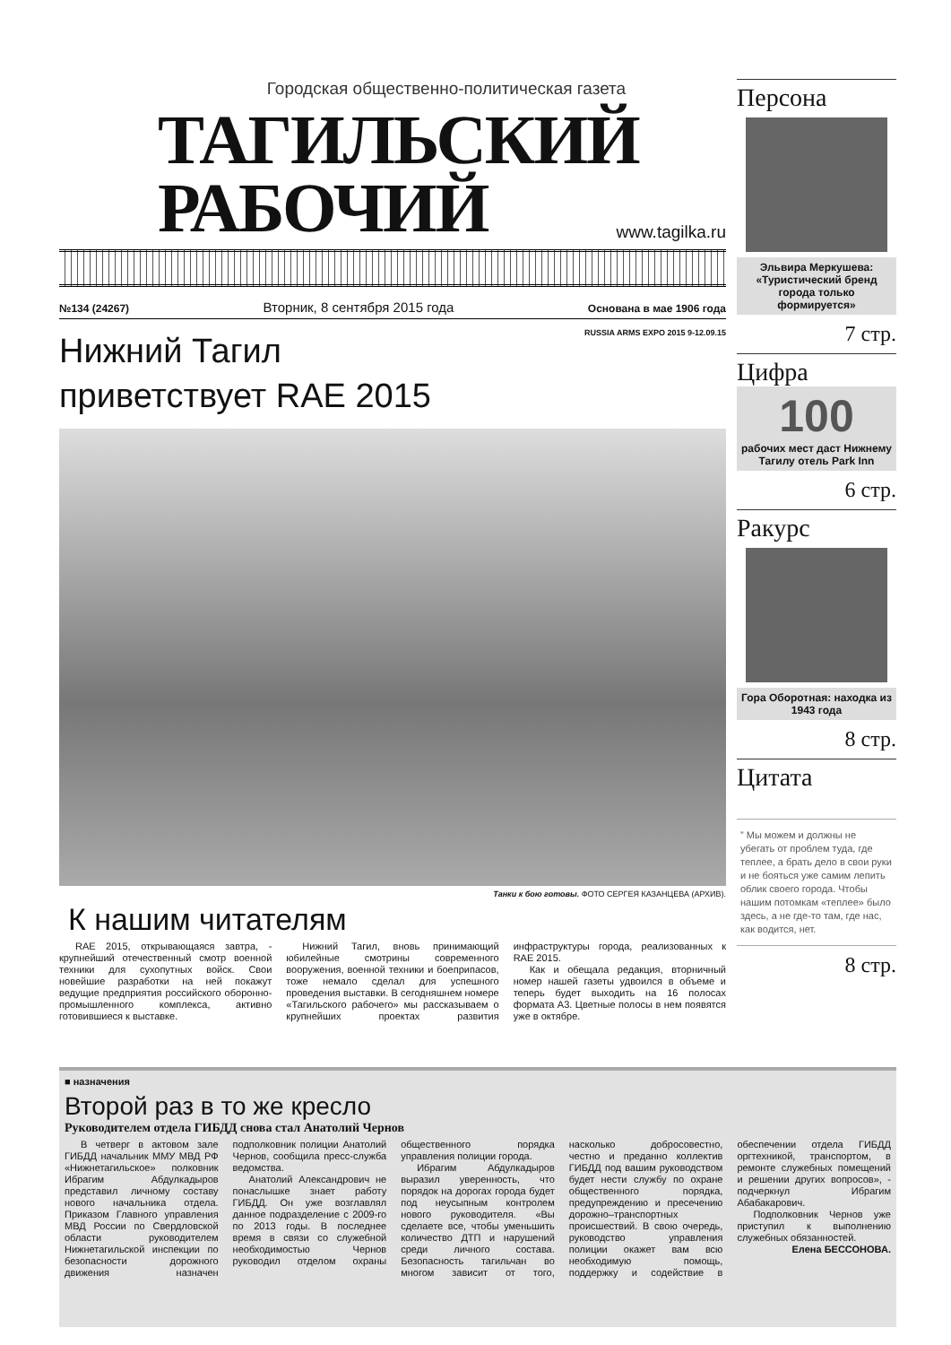Городская общественно-политическая газета
ТАГИЛЬСКИЙ
РАБОЧИЙ
www.tagilka.ru
№134 (24267) Вторник, 8 сентября 2015 года Основана в мае 1906 года
Нижний Тагил
приветствует RAE 2015
RUSSIA ARMS EXPO 2015 9-12.09.15
Танки к бою готовы. ФОТО СЕРГЕЯ КАЗАНЦЕВА (АРХИВ).
К нашим читателям
RAE 2015, открывающаяся завтра, - крупнейший отечественный смотр военной техники для сухопутных войск. Свои новейшие разработки на ней покажут ведущие предприятия российского оборонно-промышленного комплекса, активно готовившиеся к выставке.
Нижний Тагил, вновь принимающий юбилейные смотрины современного вооружения, военной техники и боеприпасов, тоже немало сделал для успешного проведения выставки. В сегодняшнем номере «Тагильского рабочего» мы рассказываем о крупнейших проектах развития инфраструктуры города, реализованных к RAE 2015.
Как и обещала редакция, вторничный номер нашей газеты удвоился в объеме и теперь будет выходить на 16 полосах формата А3. Цветные полосы в нем появятся уже в октябре.
Персона
Эльвира Меркушева: «Туристический бренд города только формируется»
7 стр.
Цифра
100
рабочих мест даст Нижнему Тагилу отель Park Inn
6 стр.
Ракурс
Гора Оборотная: находка из 1943 года
8 стр.
Цитата
” Мы можем и должны не убегать от проблем туда, где теплее, а брать дело в свои руки и не бояться уже самим лепить облик своего города. Чтобы нашим потомкам «теплее» было здесь, а не где-то там, где нас, как водится, нет.
8 стр.
■ назначения
Второй раз в то же кресло
Руководителем отдела ГИБДД снова стал Анатолий Чернов
В четверг в актовом зале ГИБДД начальник ММУ МВД РФ «Нижнетагильское» полковник Ибрагим Абдулкадыров представил личному составу нового начальника отдела. Приказом Главного управления МВД России по Свердловской области руководителем Нижнетагильской инспекции по безопасности дорожного движения назначен подполковник полиции Анатолий Чернов, сообщила пресс-служба ведомства.
Анатолий Александрович не понаслышке знает работу ГИБДД. Он уже возглавлял данное подразделение с 2009-го по 2013 годы. В последнее время в связи со служебной необходимостью Чернов руководил отделом охраны общественного порядка управления полиции города.
Ибрагим Абдулкадыров выразил уверенность, что порядок на дорогах города будет под неусыпным контролем нового руководителя. «Вы сделаете все, чтобы уменьшить количество ДТП и нарушений среди личного состава. Безопасность тагильчан во многом зависит от того, насколько добросовестно, честно и преданно коллектив ГИБДД под вашим руководством будет нести службу по охране общественного порядка, предупреждению и пресечению дорожно–транспортных происшествий. В свою очередь, руководство управления полиции окажет вам всю необходимую помощь, поддержку и содействие в обеспечении отдела ГИБДД оргтехникой, транспортом, в ремонте служебных помещений и решении других вопросов», - подчеркнул Ибрагим Абабакарович.
Подполковник Чернов уже приступил к выполнению служебных обязанностей.
Елена БЕССОНОВА.